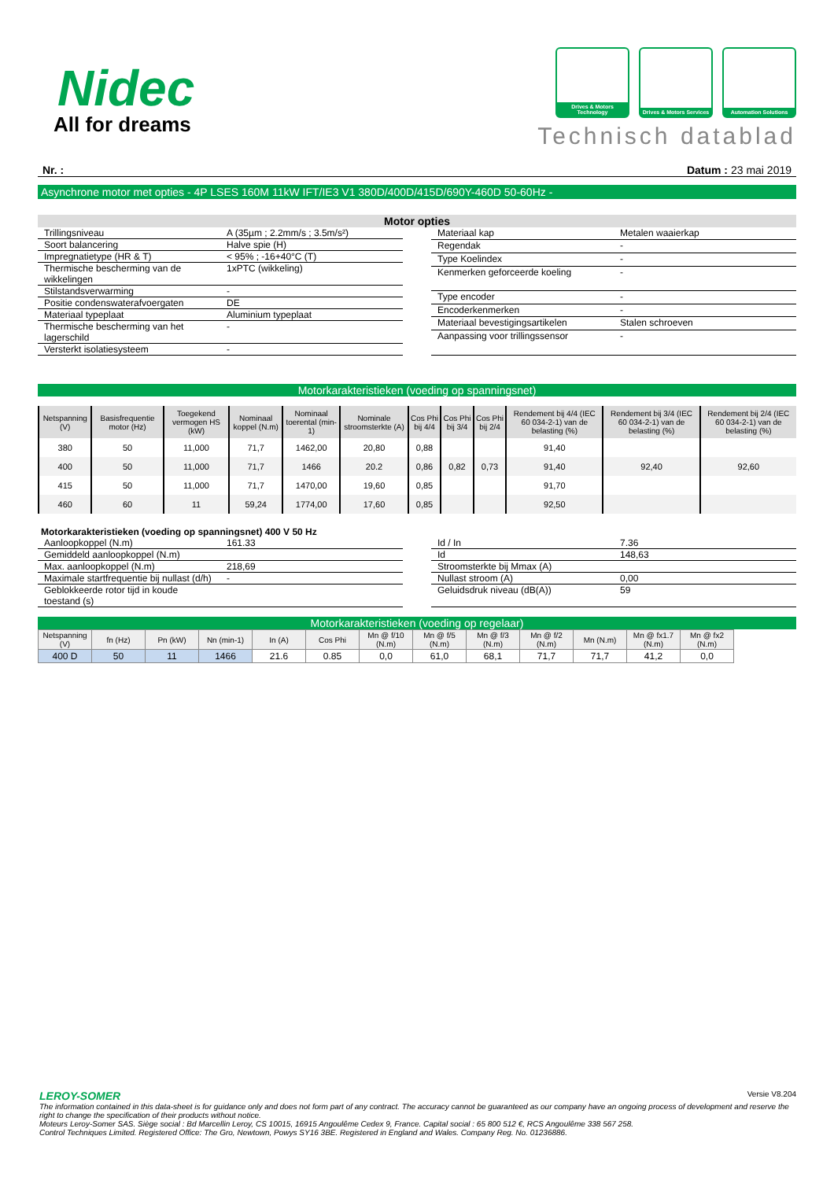Nidec
All for dreams
Drives & Motors Technology
Drives & Motors Services
Automation Solutions
Technisch datablad
Nr. : Datum : 23 mai 2019
Asynchrone motor met opties - 4P LSES 160M 11kW IFT/IE3 V1 380D/400D/415D/690Y-460D 50-60Hz -
Motor opties
| Trillingsniveau | A (35µm ; 2.2mm/s ; 3.5m/s²) |
| Soort balancering | Halve spie (H) |
| Impregnatietype (HR & T) | < 95% ; -16+40°C (T) |
| Thermische bescherming van de wikkelingen | 1xPTC (wikkeling) |
| Stilstandsverwarming | - |
| Positie condenswaterafvoergaten | DE |
| Materiaal typeplaat | Aluminium typeplaat |
| Thermische bescherming van het lagerschild | - |
| Versterkt isolatiesysteem | - |
| Materiaal kap | Metalen waaierkap |
| Regendak | - |
| Type Koelindex | - |
| Kenmerken geforceerde koeling | - |
| Type encoder | - |
| Encoderkenmerken | - |
| Materiaal bevestigingsartikelen | Stalen schroeven |
| Aanpassing voor trillingssensor | - |
Motorkarakteristieken (voeding op spanningsnet)
| Netspanning (V) | Basisfrequentie motor (Hz) | Toegekend vermogen HS (kW) | Nominaal koppel (N.m) | Nominaal toerental (min-1) | Nominale stroomsterkte (A) | Cos Phi bij 4/4 | Cos Phi bij 3/4 | Cos Phi bij 2/4 | Rendement bij 4/4 (IEC 60 034-2-1) van de belasting (%) | Rendement bij 3/4 (IEC 60 034-2-1) van de belasting (%) | Rendement bij 2/4 (IEC 60 034-2-1) van de belasting (%) |
| --- | --- | --- | --- | --- | --- | --- | --- | --- | --- | --- | --- |
| 380 | 50 | 11,000 | 71,7 | 1462,00 | 20,80 | 0,88 | | | 91,40 | | |
| 400 | 50 | 11,000 | 71,7 | 1466 | 20.2 | 0,86 | 0,82 | 0,73 | 91,40 | 92,40 | 92,60 |
| 415 | 50 | 11,000 | 71,7 | 1470,00 | 19,60 | 0,85 | | | 91,70 | | |
| 460 | 60 | 11 | 59,24 | 1774,00 | 17,60 | 0,85 | | | 92,50 | | |
Motorkarakteristieken (voeding op spanningsnet) 400 V 50 Hz
| Aanloopkoppel (N.m) | 161.33 |
| Gemiddeld aanloopkoppel (N.m) | |
| Max. aanloopkoppel (N.m) | 218,69 |
| Maximale startfrequentie bij nullast (d/h) | - |
| Geblokkeerde rotor tijd in koude toestand (s) | |
| Id / In | 7.36 |
| Id | 148,63 |
| Stroomsterkte bij Mmax (A) | |
| Nullast stroom (A) | 0,00 |
| Geluidsdruk niveau (dB(A)) | 59 |
Motorkarakteristieken (voeding op regelaar)
| Netspanning (V) | fn (Hz) | Pn (kW) | Nn (min-1) | In (A) | Cos Phi | Mn @ f/10 (N.m) | Mn @ f/5 (N.m) | Mn @ f/3 (N.m) | Mn @ f/2 (N.m) | Mn (N.m) | Mn @ fx1.7 (N.m) | Mn @ fx2 (N.m) |
| --- | --- | --- | --- | --- | --- | --- | --- | --- | --- | --- | --- | --- |
| 400 D | 50 | 11 | 1466 | 21.6 | 0.85 | 0,0 | 61,0 | 68,1 | 71,7 | 71,7 | 41,2 | 0,0 |
LEROY-SOMER Versie V8.204
The information contained in this data-sheet is for guidance only and does not form part of any contract. The accuracy cannot be guaranteed as our company have an ongoing process of development and reserve the right to change the specification of their products without notice.
Moteurs Leroy-Somer SAS. Siège social : Bd Marcellin Leroy, CS 10015, 16915 Angoulême Cedex 9, France. Capital social : 65 800 512 €, RCS Angoulême 338 567 258.
Control Techniques Limited. Registered Office: The Gro, Newtown, Powys SY16 3BE. Registered in England and Wales. Company Reg. No. 01236886.